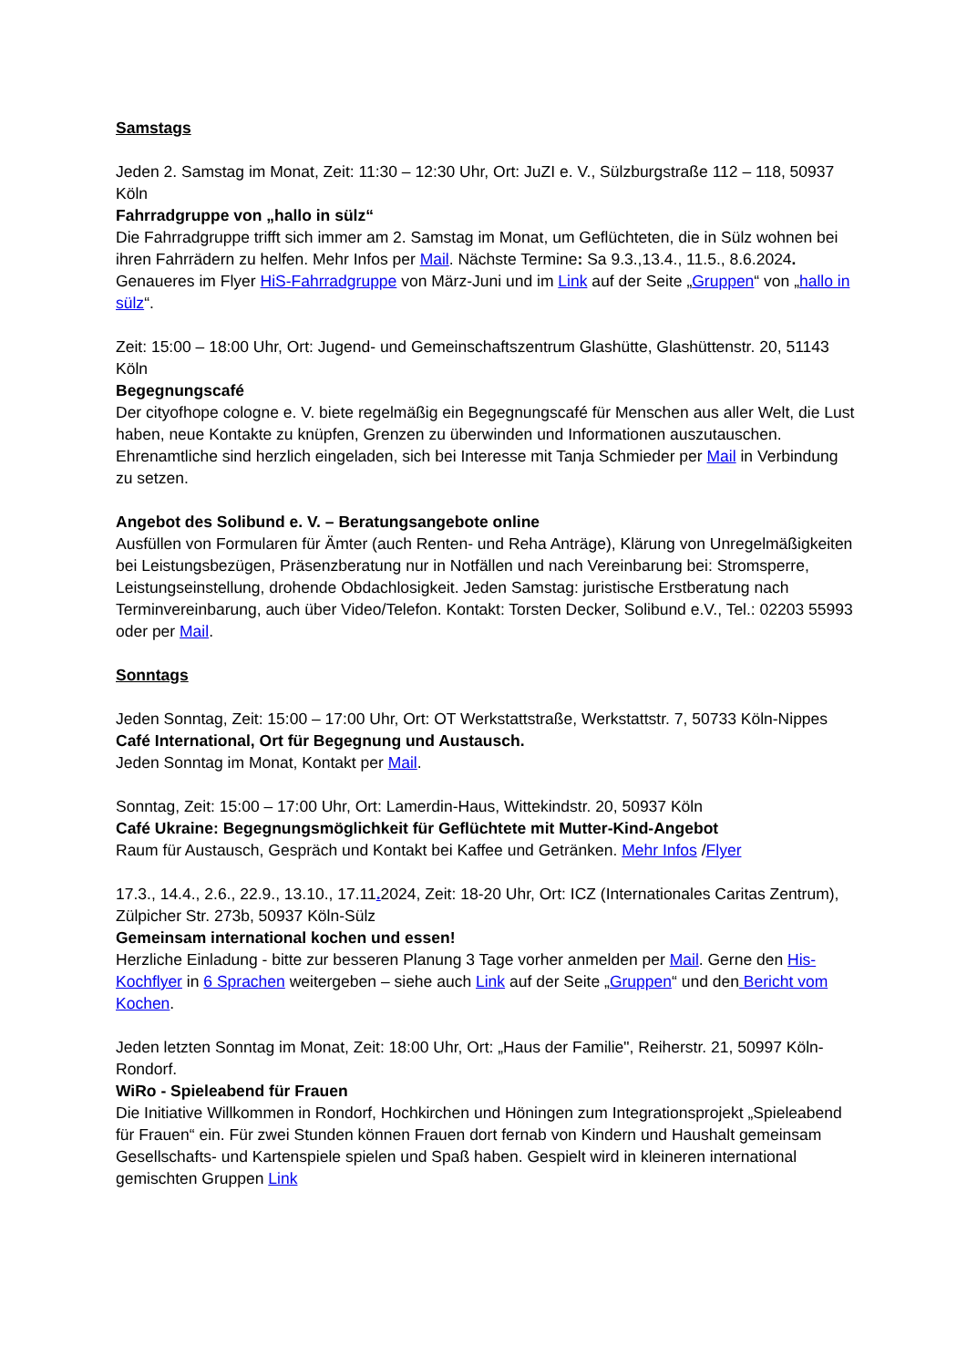Samstags
Jeden 2. Samstag im Monat, Zeit: 11:30 – 12:30 Uhr, Ort: JuZI e. V., Sülzburgstraße 112 – 118, 50937 Köln
Fahrradgruppe von „hallo in sülz“
Die Fahrradgruppe trifft sich immer am 2. Samstag im Monat, um Geflüchteten, die in Sülz wohnen bei ihren Fahrrädern zu helfen. Mehr Infos per Mail. Nächste Termine: Sa 9.3.,13.4., 11.5., 8.6.2024. Genaueres im Flyer HiS-Fahrradgruppe von März-Juni und im Link auf der Seite „Gruppen“ von „hallo in sülz“.
Zeit: 15:00 – 18:00 Uhr, Ort: Jugend- und Gemeinschaftszentrum Glashütte, Glashüttenstr. 20, 51143 Köln
Begegnungscafé
Der cityofhope cologne e. V. biete regelmäßig ein Begegnungscafé für Menschen aus aller Welt, die Lust haben, neue Kontakte zu knüpfen, Grenzen zu überwinden und Informationen auszutauschen. Ehrenamtliche sind herzlich eingeladen, sich bei Interesse mit Tanja Schmieder per Mail in Verbindung zu setzen.
Angebot des Solibund e. V. – Beratungsangebote online
Ausfüllen von Formularen für Ämter (auch Renten- und Reha Anträge), Klärung von Unregelmäßigkeiten bei Leistungsbezügen, Präsenzberatung nur in Notfällen und nach Vereinbarung bei: Stromsperre, Leistungseinstellung, drohende Obdachlosigkeit. Jeden Samstag: juristische Erstberatung nach Terminvereinbarung, auch über Video/Telefon. Kontakt: Torsten Decker, Solibund e.V., Tel.: 02203 55993 oder per Mail.
Sonntags
Jeden Sonntag, Zeit: 15:00 – 17:00 Uhr, Ort: OT Werkstattstraße, Werkstattstr. 7, 50733 Köln-Nippes
Café International, Ort für Begegnung und Austausch.
Jeden Sonntag im Monat, Kontakt per Mail.
Sonntag, Zeit: 15:00 – 17:00 Uhr, Ort: Lamerdin-Haus, Wittekindstr. 20, 50937 Köln
Café Ukraine: Begegnungsmöglichkeit für Geflüchtete mit Mutter-Kind-Angebot
Raum für Austausch, Gespräch und Kontakt bei Kaffee und Getränken. Mehr Infos /Flyer
17.3., 14.4., 2.6., 22.9., 13.10., 17.11. 2024, Zeit: 18-20 Uhr, Ort: ICZ (Internationales Caritas Zentrum), Zülpicher Str. 273b, 50937 Köln-Sülz
Gemeinsam international kochen und essen!
Herzliche Einladung - bitte zur besseren Planung 3 Tage vorher anmelden per Mail. Gerne den His-Kochflyer in 6 Sprachen weitergeben – siehe auch Link auf der Seite „Gruppen“ und den Bericht vom Kochen.
Jeden letzten Sonntag im Monat, Zeit: 18:00 Uhr, Ort: „Haus der Familie", Reiherstr. 21, 50997 Köln-Rondorf.
WiRo - Spieleabend für Frauen
Die Initiative Willkommen in Rondorf, Hochkirchen und Höningen zum Integrationsprojekt „Spieleabend für Frauen“ ein. Für zwei Stunden können Frauen dort fernab von Kindern und Haushalt gemeinsam Gesellschafts- und Kartenspiele spielen und Spaß haben. Gespielt wird in kleineren international gemischten Gruppen Link